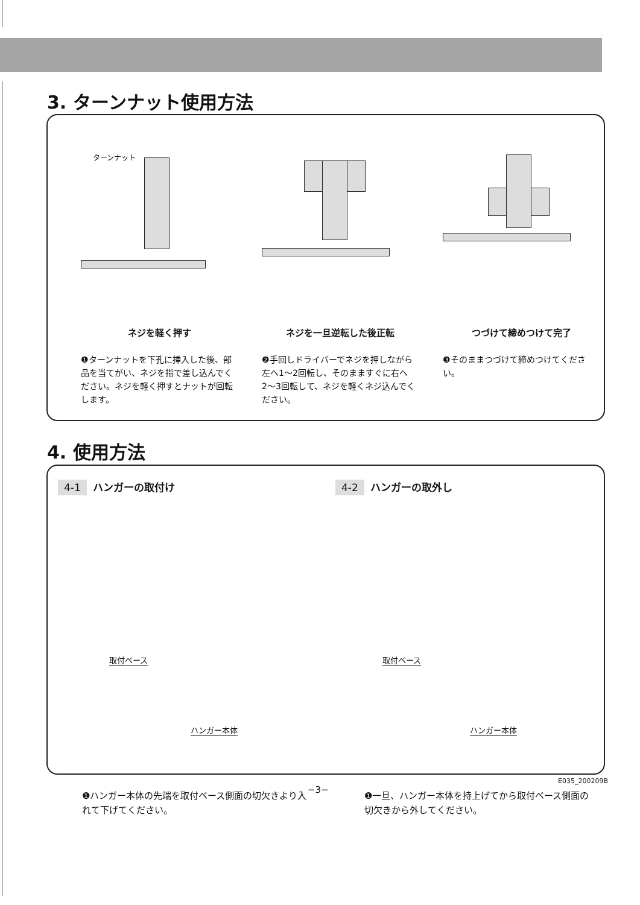3. ターンナット使用方法
ターンナット
ネジを軽く押す
❶ターンナットを下孔に挿入した後、部品を当てがい、ネジを指で差し込んでください。ネジを軽く押すとナットが回転します。
ネジを一旦逆転した後正転
❷手回しドライバーでネジを押しながら左へ1〜2回転し、そのまますぐに右へ2〜3回転して、ネジを軽くネジ込んでください。
つづけて締めつけて完了
❸そのままつづけて締めつけてください。
4. 使用方法
4-1 ハンガーの取付け 4-2 ハンガーの取外し
取付ベース
ハンガー本体
取付ベース
ハンガー本体
❶ハンガー本体の先端を取付ベース側面の切欠きより入れて下げてください。
❶一旦、ハンガー本体を持上げてから取付ベース側面の切欠きから外してください。
E035_200209B
−3−